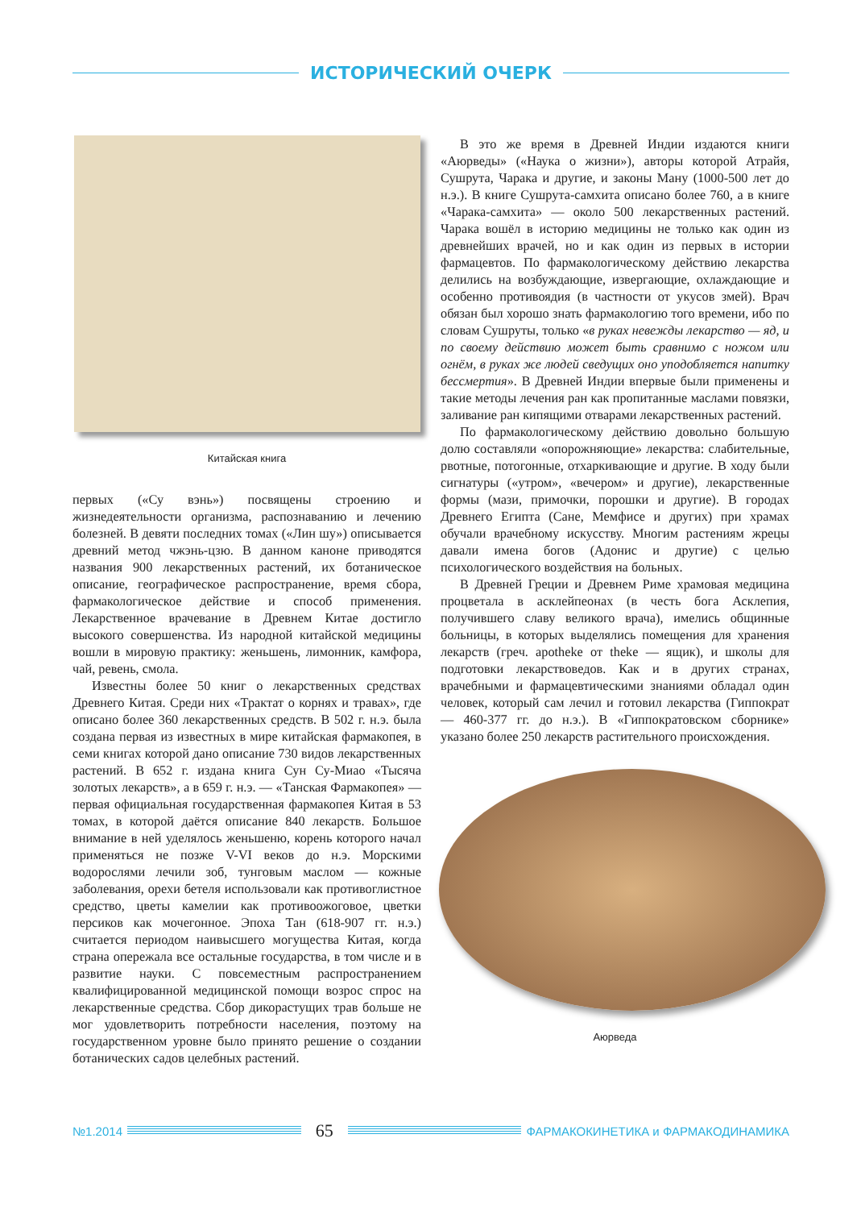ИСТОРИЧЕСКИЙ ОЧЕРК
Китайская книга
первых («Су вэнь») посвящены строению и жизнедеятельности организма, распознаванию и лечению болезней. В девяти последних томах («Лин шу») описывается древний метод чжэнь-цзю. В данном каноне приводятся названия 900 лекарственных растений, их ботаническое описание, географическое распространение, время сбора, фармакологическое действие и способ применения. Лекарственное врачевание в Древнем Китае достигло высокого совершенства. Из народной китайской медицины вошли в мировую практику: женьшень, лимонник, камфора, чай, ревень, смола.
Известны более 50 книг о лекарственных средствах Древнего Китая. Среди них «Трактат о корнях и травах», где описано более 360 лекарственных средств. В 502 г. н.э. была создана первая из известных в мире китайская фармакопея, в семи книгах которой дано описание 730 видов лекарственных растений. В 652 г. издана книга Сун Су-Миао «Тысяча золотых лекарств», а в 659 г. н.э. — «Танская Фармакопея» — первая официальная государственная фармакопея Китая в 53 томах, в которой даётся описание 840 лекарств. Большое внимание в ней уделялось женьшеню, корень которого начал применяться не позже V-VI веков до н.э. Морскими водорослями лечили зоб, тунговым маслом — кожные заболевания, орехи бетеля использовали как противоглистное средство, цветы камелии как противоожоговое, цветки персиков как мочегонное. Эпоха Тан (618-907 гг. н.э.) считается периодом наивысшего могущества Китая, когда страна опережала все остальные государства, в том числе и в развитие науки. С повсеместным распространением квалифицированной медицинской помощи возрос спрос на лекарственные средства. Сбор дикорастущих трав больше не мог удовлетворить потребности населения, поэтому на государственном уровне было принято решение о создании ботанических садов целебных растений.
В это же время в Древней Индии издаются книги «Аюрведы» («Наука о жизни»), авторы которой Атрайя, Сушрута, Чарака и другие, и законы Ману (1000-500 лет до н.э.). В книге Сушрута-самхита описано более 760, а в книге «Чарака-самхита» — около 500 лекарственных растений. Чарака вошёл в историю медицины не только как один из древнейших врачей, но и как один из первых в истории фармацевтов. По фармакологическому действию лекарства делились на возбуждающие, извергающие, охлаждающие и особенно противоядия (в частности от укусов змей). Врач обязан был хорошо знать фармакологию того времени, ибо по словам Сушруты, только «в руках невежды лекарство — яд, и по своему действию может быть сравнимо с ножом или огнём, в руках же людей сведущих оно уподобляется напитку бессмертия». В Древней Индии впервые были применены и такие методы лечения ран как пропитанные маслами повязки, заливание ран кипящими отварами лекарственных растений.
По фармакологическому действию довольно большую долю составляли «опорожняющие» лекарства: слабительные, рвотные, потогонные, отхаркивающие и другие. В ходу были сигнатуры («утром», «вечером» и другие), лекарственные формы (мази, примочки, порошки и другие). В городах Древнего Египта (Сане, Мемфисе и других) при храмах обучали врачебному искусству. Многим растениям жрецы давали имена богов (Адонис и другие) с целью психологического воздействия на больных.
В Древней Греции и Древнем Риме храмовая медицина процветала в асклейпеонах (в честь бога Асклепия, получившего славу великого врача), имелись общинные больницы, в которых выделялись помещения для хранения лекарств (греч. apotheke от theke — ящик), и школы для подготовки лекарствоведов. Как и в других странах, врачебными и фармацевтическими знаниями обладал один человек, который сам лечил и готовил лекарства (Гиппократ — 460-377 гг. до н.э.). В «Гиппократовском сборнике» указано более 250 лекарств растительного происхождения.
Аюрведа
№1.2014
65
ФАРМАКОКИНЕТИКА и ФАРМАКОДИНАМИКА